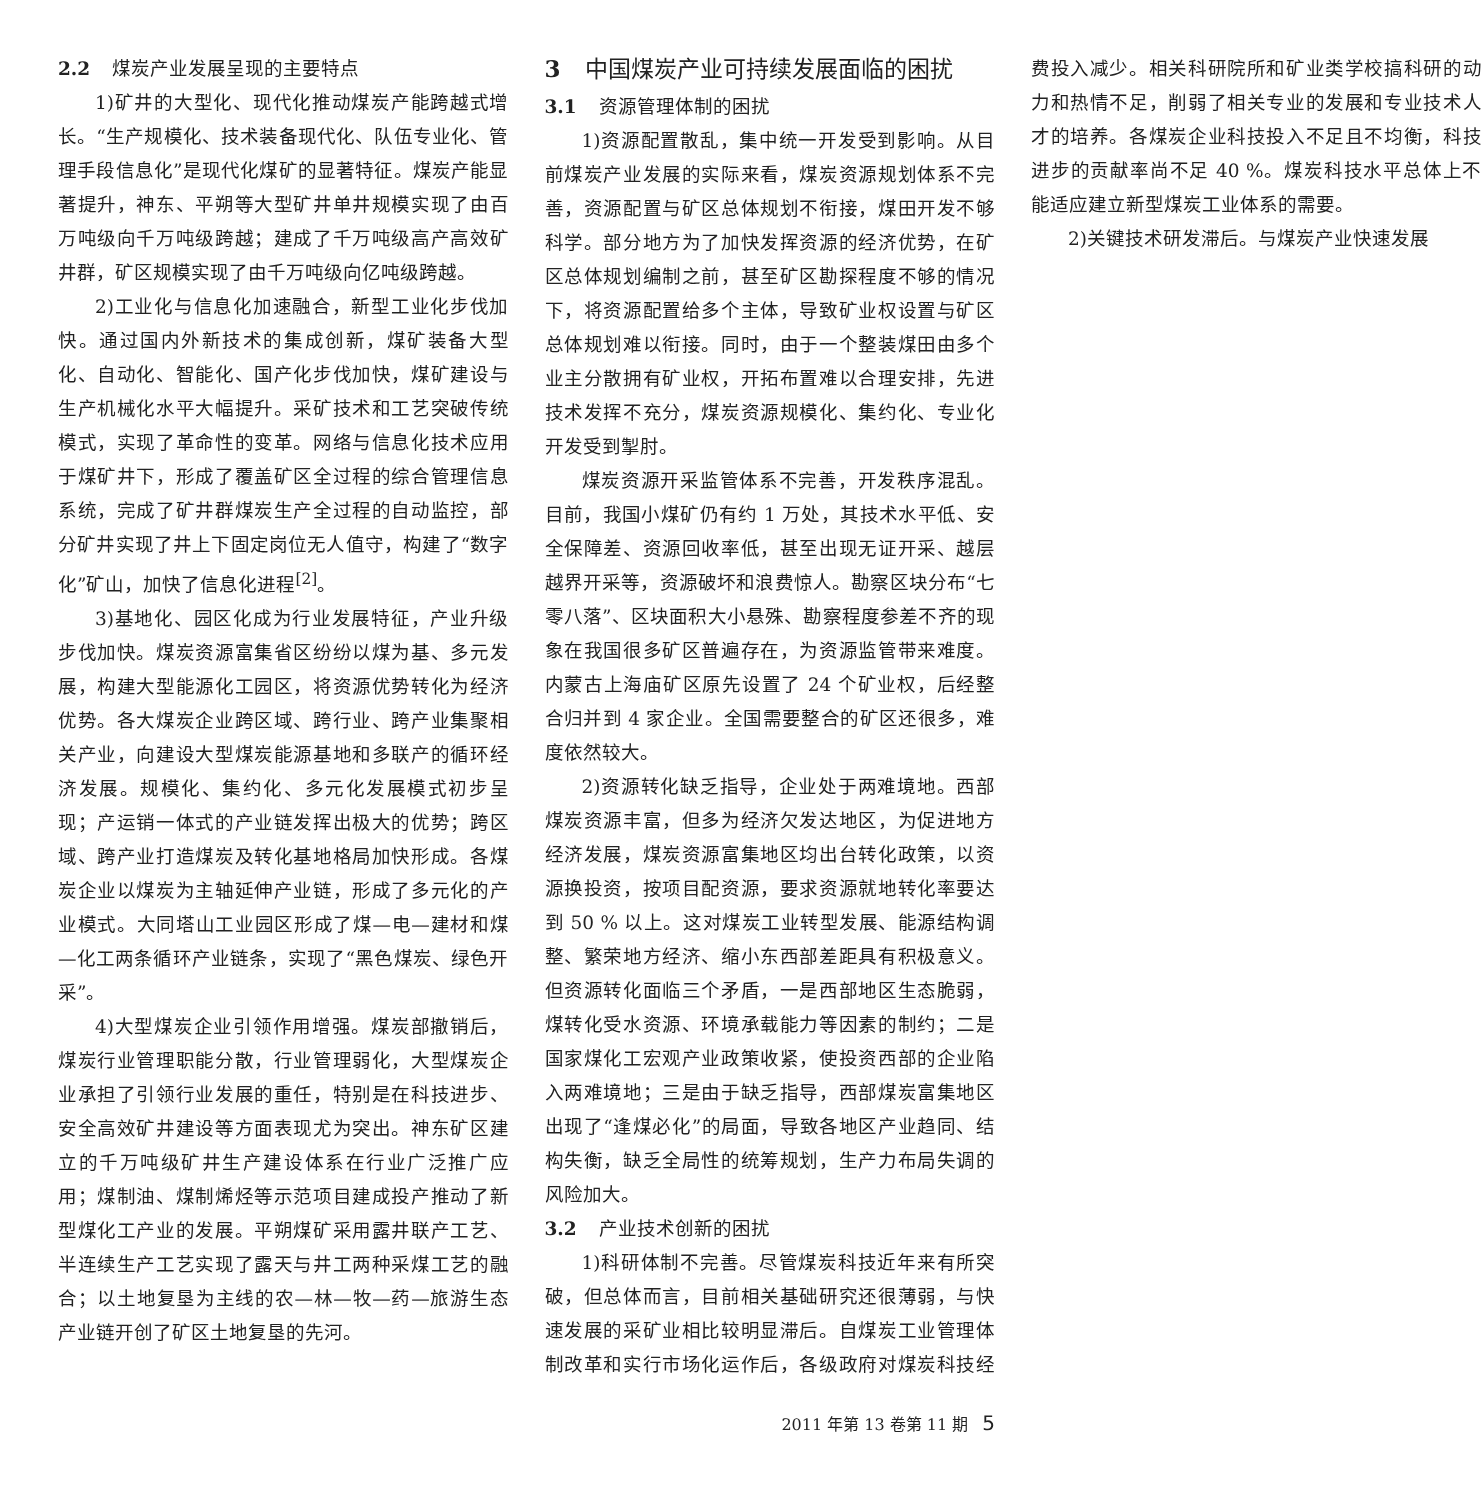2.2 煤炭产业发展呈现的主要特点
1)矿井的大型化、现代化推动煤炭产能跨越式增长。“生产规模化、技术装备现代化、队伍专业化、管理手段信息化”是现代化煤矿的显著特征。煤炭产能显著提升，神东、平朔等大型矿井单井规模实现了由百万吨级向千万吨级跨越；建成了千万吨级高产高效矿井群，矿区规模实现了由千万吨级向亿吨级跨越。
2)工业化与信息化加速融合，新型工业化步伐加快。通过国内外新技术的集成创新，煤矿装备大型化、自动化、智能化、国产化步伐加快，煤矿建设与生产机械化水平大幅提升。采矿技术和工艺突破传统模式，实现了革命性的变革。网络与信息化技术应用于煤矿井下，形成了覆盖矿区全过程的综合管理信息系统，完成了矿井群煤炭生产全过程的自动监控，部分矿井实现了井上下固定岗位无人值守，构建了“数字化”矿山，加快了信息化进程<sup>[2]</sup>。
3)基地化、园区化成为行业发展特征，产业升级步伐加快。煤炭资源富集省区纷纷以煤为基、多元发展，构建大型能源化工园区，将资源优势转化为经济优势。各大煤炭企业跨区域、跨行业、跨产业集聚相关产业，向建设大型煤炭能源基地和多联产的循环经济发展。规模化、集约化、多元化发展模式初步呈现；产运销一体式的产业链发挥出极大的优势；跨区域、跨产业打造煤炭及转化基地格局加快形成。各煤炭企业以煤炭为主轴延伸产业链，形成了多元化的产业模式。大同塔山工业园区形成了煤—电—建材和煤—化工两条循环产业链条，实现了“黑色煤炭、绿色开采”。
4)大型煤炭企业引领作用增强。煤炭部撤销后，煤炭行业管理职能分散，行业管理弱化，大型煤炭企业承担了引领行业发展的重任，特别是在科技进步、安全高效矿井建设等方面表现尤为突出。神东矿区建立的千万吨级矿井生产建设体系在行业广泛推广应用；煤制油、煤制烯烃等示范项目建成投产推动了新型煤化工产业的发展。平朔煤矿采用露井联产工艺、半连续生产工艺实现了露天与井工两种采煤工艺的融合；以土地复垦为主线的农—林—牧—药—旅游生态产业链开创了矿区土地复垦的先河。
3 中国煤炭产业可持续发展面临的困扰
3.1 资源管理体制的困扰
1)资源配置散乱，集中统一开发受到影响。从目前煤炭产业发展的实际来看，煤炭资源规划体系不完善，资源配置与矿区总体规划不衔接，煤田开发不够科学。部分地方为了加快发挥资源的经济优势，在矿区总体规划编制之前，甚至矿区勘探程度不够的情况下，将资源配置给多个主体，导致矿业权设置与矿区总体规划难以衔接。同时，由于一个整装煤田由多个业主分散拥有矿业权，开拓布置难以合理安排，先进技术发挥不充分，煤炭资源规模化、集约化、专业化开发受到掣肘。
煤炭资源开采监管体系不完善，开发秩序混乱。目前，我国小煤矿仍有约 1 万处，其技术水平低、安全保障差、资源回收率低，甚至出现无证开采、越层越界开采等，资源破坏和浪费惊人。勘察区块分布“七零八落”、区块面积大小悬殊、勘察程度参差不齐的现象在我国很多矿区普遍存在，为资源监管带来难度。内蒙古上海庙矿区原先设置了 24 个矿业权，后经整合归并到 4 家企业。全国需要整合的矿区还很多，难度依然较大。
2)资源转化缺乏指导，企业处于两难境地。西部煤炭资源丰富，但多为经济欠发达地区，为促进地方经济发展，煤炭资源富集地区均出台转化政策，以资源换投资，按项目配资源，要求资源就地转化率要达到 50 % 以上。这对煤炭工业转型发展、能源结构调整、繁荣地方经济、缩小东西部差距具有积极意义。但资源转化面临三个矛盾，一是西部地区生态脆弱，煤转化受水资源、环境承载能力等因素的制约；二是国家煤化工宏观产业政策收紧，使投资西部的企业陷入两难境地；三是由于缺乏指导，西部煤炭富集地区出现了“逢煤必化”的局面，导致各地区产业趋同、结构失衡，缺乏全局性的统筹规划，生产力布局失调的风险加大。
3.2 产业技术创新的困扰
1)科研体制不完善。尽管煤炭科技近年来有所突破，但总体而言，目前相关基础研究还很薄弱，与快速发展的采矿业相比较明显滞后。自煤炭工业管理体制改革和实行市场化运作后，各级政府对煤炭科技经费投入减少。相关科研院所和矿业类学校搞科研的动力和热情不足，削弱了相关专业的发展和专业技术人才的培养。各煤炭企业科技投入不足且不均衡，科技进步的贡献率尚不足 40 %。煤炭科技水平总体上不能适应建立新型煤炭工业体系的需要。
2)关键技术研发滞后。与煤炭产业快速发展
2011 年第 13 卷第 11 期 5